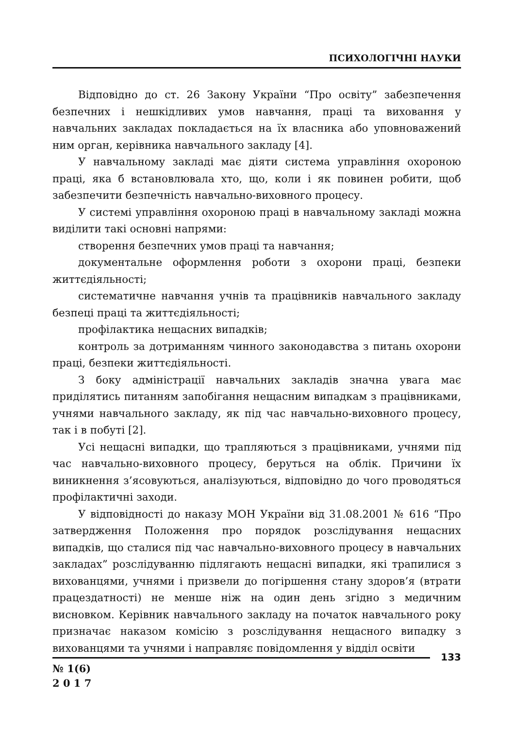ПСИХОЛОГІЧНІ НАУКИ
Відповідно до ст. 26 Закону України “Про освіту” забезпечення безпечних і нешкідливих умов навчання, праці та виховання у навчальних закладах покладається на їх власника або уповноважений ним орган, керівника навчального закладу [4].
У навчальному закладі має діяти система управління охороною праці, яка б встановлювала хто, що, коли і як повинен робити, щоб забезпечити безпечність навчально-виховного процесу.
У системі управління охороною праці в навчальному закладі можна виділити такі основні напрями:
створення безпечних умов праці та навчання;
документальне оформлення роботи з охорони праці, безпеки життєдіяльності;
систематичне навчання учнів та працівників навчального закладу безпеці праці та життєдіяльності;
профілактика нещасних випадків;
контроль за дотриманням чинного законодавства з питань охорони праці, безпеки життєдіяльності.
З боку адміністрації навчальних закладів значна увага має приділятись питанням запобігання нещасним випадкам з працівниками, учнями навчального закладу, як під час навчально-виховного процесу, так і в побуті [2].
Усі нещасні випадки, що трапляються з працівниками, учнями під час навчально-виховного процесу, беруться на облік. Причини їх виникнення з’ясовуються, аналізуються, відповідно до чого проводяться профілактичні заходи.
У відповідності до наказу МОН України від 31.08.2001 № 616 “Про затвердження Положення про порядок розслідування нещасних випадків, що сталися під час навчально-виховного процесу в навчальних закладах” розслідуванню підлягають нещасні випадки, які трапилися з вихованцями, учнями і призвели до погіршення стану здоров’я (втрати працездатності) не менше ніж на один день згідно з медичним висновком. Керівник навчального закладу на початок навчального року призначає наказом комісію з розслідування нещасного випадку з вихованцями та учнями і направляє повідомлення у відділ освіти
133
№ 1(6)
2 0 1 7